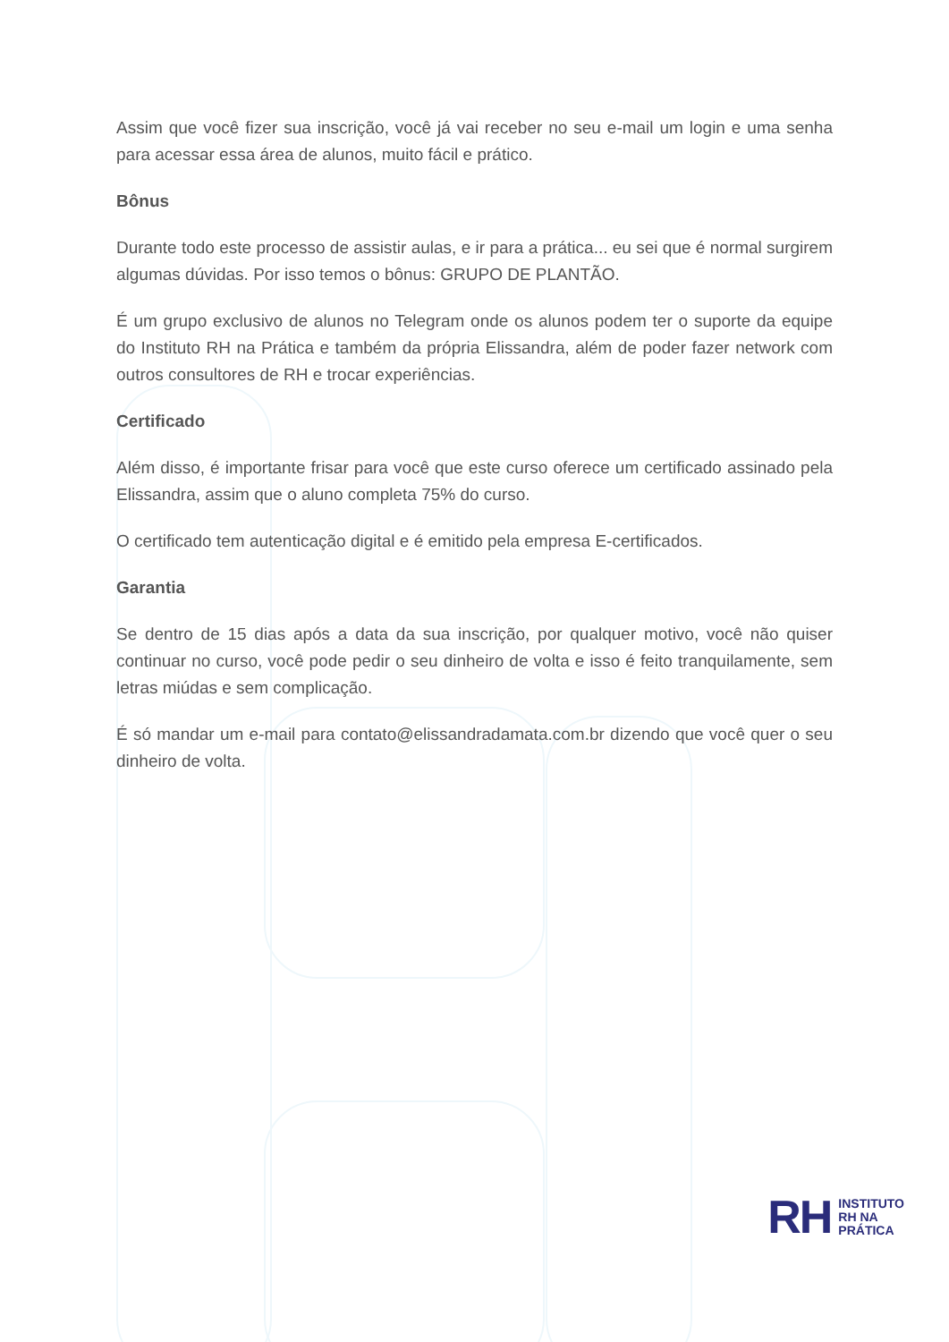Assim que você fizer sua inscrição, você já vai receber no seu e-mail um login e uma senha para acessar essa área de alunos, muito fácil e prático.
Bônus
Durante todo este processo de assistir aulas, e ir para a prática... eu sei que é normal surgirem algumas dúvidas. Por isso temos o bônus: GRUPO DE PLANTÃO.
É um grupo exclusivo de alunos no Telegram onde os alunos podem ter o suporte da equipe do Instituto RH na Prática e também da própria Elissandra, além de poder fazer network com outros consultores de RH e trocar experiências.
Certificado
Além disso, é importante frisar para você que este curso oferece um certificado assinado pela Elissandra, assim que o aluno completa 75% do curso.
O certificado tem autenticação digital e é emitido pela empresa E-certificados.
Garantia
Se dentro de 15 dias após a data da sua inscrição, por qualquer motivo, você não quiser continuar no curso, você pode pedir o seu dinheiro de volta e isso é feito tranquilamente, sem letras miúdas e sem complicação.
É só mandar um e-mail para contato@elissandradamata.com.br dizendo que você quer o seu dinheiro de volta.
RH INSTITUTO
RH NA
PRÁTICA